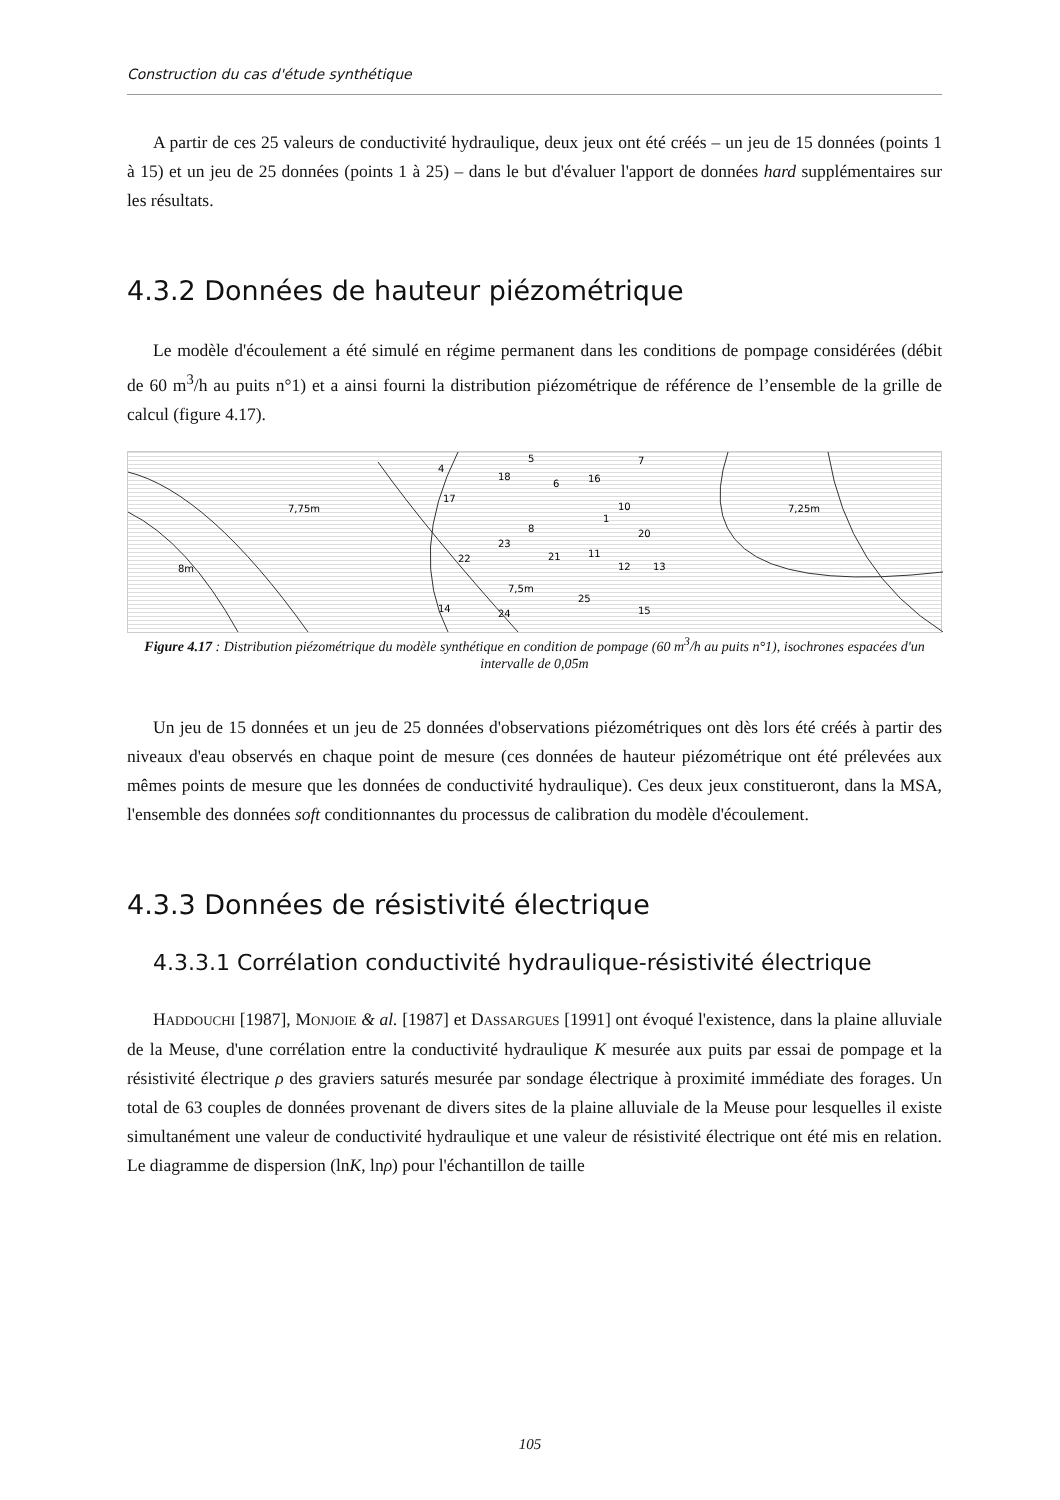Construction du cas d'étude synthétique
A partir de ces 25 valeurs de conductivité hydraulique, deux jeux ont été créés – un jeu de 15 données (points 1 à 15) et un jeu de 25 données (points 1 à 25) – dans le but d'évaluer l'apport de données hard supplémentaires sur les résultats.
4.3.2 Données de hauteur piézométrique
Le modèle d'écoulement a été simulé en régime permanent dans les conditions de pompage considérées (débit de 60 m<sup>3</sup>/h au puits n°1) et a ainsi fourni la distribution piézométrique de référence de l’ensemble de la grille de calcul (figure 4.17).
7,75m
8m
7,5m
7,25m
4
5
7
18
6
16
17
10
1
20
8
23
22
21
11
12
13
14
24
25
15
Figure 4.17 : Distribution piézométrique du modèle synthétique en condition de pompage (60 m<sup>3</sup>/h au puits n°1), isochrones espacées d'un intervalle de 0,05m
Un jeu de 15 données et un jeu de 25 données d'observations piézométriques ont dès lors été créés à partir des niveaux d'eau observés en chaque point de mesure (ces données de hauteur piézométrique ont été prélevées aux mêmes points de mesure que les données de conductivité hydraulique). Ces deux jeux constitueront, dans la MSA, l'ensemble des données soft conditionnantes du processus de calibration du modèle d'écoulement.
4.3.3 Données de résistivité électrique
4.3.3.1 Corrélation conductivité hydraulique-résistivité électrique
HADDOUCHI [1987], MONJOIE & al. [1987] et DASSARGUES [1991] ont évoqué l'existence, dans la plaine alluviale de la Meuse, d'une corrélation entre la conductivité hydraulique K mesurée aux puits par essai de pompage et la résistivité électrique ρ des graviers saturés mesurée par sondage électrique à proximité immédiate des forages. Un total de 63 couples de données provenant de divers sites de la plaine alluviale de la Meuse pour lesquelles il existe simultanément une valeur de conductivité hydraulique et une valeur de résistivité électrique ont été mis en relation. Le diagramme de dispersion (lnK, lnρ) pour l'échantillon de taille
105